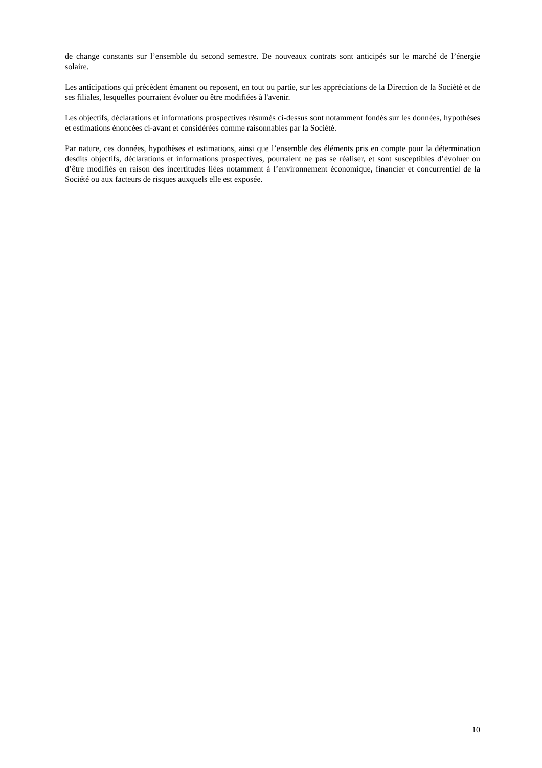de change constants sur l’ensemble du second semestre. De nouveaux contrats sont anticipés sur le marché de l’énergie solaire.
Les anticipations qui précèdent émanent ou reposent, en tout ou partie, sur les appréciations de la Direction de la Société et de ses filiales, lesquelles pourraient évoluer ou être modifiées à l'avenir.
Les objectifs, déclarations et informations prospectives résumés ci-dessus sont notamment fondés sur les données, hypothèses et estimations énoncées ci-avant et considérées comme raisonnables par la Société.
Par nature, ces données, hypothèses et estimations, ainsi que l’ensemble des éléments pris en compte pour la détermination desdits objectifs, déclarations et informations prospectives, pourraient ne pas se réaliser, et sont susceptibles d’évoluer ou d’être modifiés en raison des incertitudes liées notamment à l’environnement économique, financier et concurrentiel de la Société ou aux facteurs de risques auxquels elle est exposée.
10